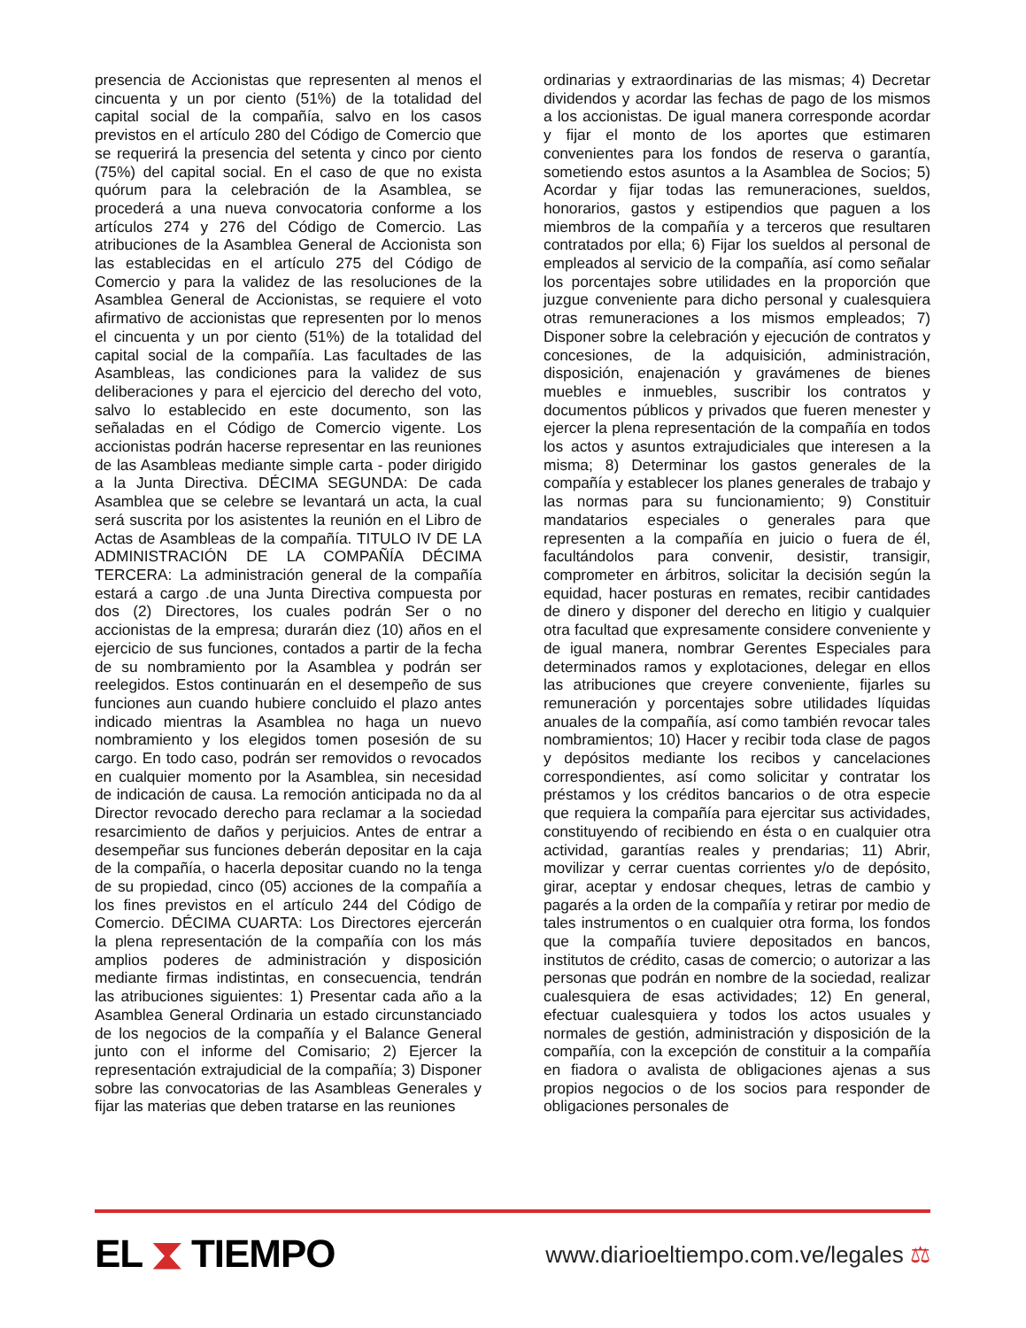presencia de Accionistas que representen al menos el cincuenta y un por ciento (51%) de la totalidad del capital social de la compañía, salvo en los casos previstos en el artículo 280 del Código de Comercio que se requerirá la presencia del setenta y cinco por ciento (75%) del capital social. En el caso de que no exista quórum para la celebración de la Asamblea, se procederá a una nueva convocatoria conforme a los artículos 274 y 276 del Código de Comercio. Las atribuciones de la Asamblea General de Accionista son las establecidas en el artículo 275 del Código de Comercio y para la validez de las resoluciones de la Asamblea General de Accionistas, se requiere el voto afirmativo de accionistas que representen por lo menos el cincuenta y un por ciento (51%) de la totalidad del capital social de la compañía. Las facultades de las Asambleas, las condiciones para la validez de sus deliberaciones y para el ejercicio del derecho del voto, salvo lo establecido en este documento, son las señaladas en el Código de Comercio vigente. Los accionistas podrán hacerse representar en las reuniones de las Asambleas mediante simple carta - poder dirigido a la Junta Directiva. DÉCIMA SEGUNDA: De cada Asamblea que se celebre se levantará un acta, la cual será suscrita por los asistentes la reunión en el Libro de Actas de Asambleas de la compañía. TITULO IV DE LA ADMINISTRACIÓN DE LA COMPAÑÍA DÉCIMA TERCERA: La administración general de la compañía estará a cargo .de una Junta Directiva compuesta por dos (2) Directores, los cuales podrán Ser o no accionistas de la empresa; durarán diez (10) años en el ejercicio de sus funciones, contados a partir de la fecha de su nombramiento por la Asamblea y podrán ser reelegidos. Estos continuarán en el desempeño de sus funciones aun cuando hubiere concluido el plazo antes indicado mientras la Asamblea no haga un nuevo nombramiento y los elegidos tomen posesión de su cargo. En todo caso, podrán ser removidos o revocados en cualquier momento por la Asamblea, sin necesidad de indicación de causa. La remoción anticipada no da al Director revocado derecho para reclamar a la sociedad resarcimiento de daños y perjuicios. Antes de entrar a desempeñar sus funciones deberán depositar en la caja de la compañía, o hacerla depositar cuando no la tenga de su propiedad, cinco (05) acciones de la compañía a los fines previstos en el artículo 244 del Código de Comercio. DÉCIMA CUARTA: Los Directores ejercerán la plena representación de la compañía con los más amplios poderes de administración y disposición mediante firmas indistintas, en consecuencia, tendrán las atribuciones siguientes: 1) Presentar cada año a la Asamblea General Ordinaria un estado circunstanciado de los negocios de la compañía y el Balance General junto con el informe del Comisario; 2) Ejercer la representación extrajudicial de la compañía; 3) Disponer sobre las convocatorias de las Asambleas Generales y fijar las materias que deben tratarse en las reuniones
ordinarias y extraordinarias de las mismas; 4) Decretar dividendos y acordar las fechas de pago de los mismos a los accionistas. De igual manera corresponde acordar y fijar el monto de los aportes que estimaren convenientes para los fondos de reserva o garantía, sometiendo estos asuntos a la Asamblea de Socios; 5) Acordar y fijar todas las remuneraciones, sueldos, honorarios, gastos y estipendios que paguen a los miembros de la compañía y a terceros que resultaren contratados por ella; 6) Fijar los sueldos al personal de empleados al servicio de la compañía, así como señalar los porcentajes sobre utilidades en la proporción que juzgue conveniente para dicho personal y cualesquiera otras remuneraciones a los mismos empleados; 7) Disponer sobre la celebración y ejecución de contratos y concesiones, de la adquisición, administración, disposición, enajenación y gravámenes de bienes muebles e inmuebles, suscribir los contratos y documentos públicos y privados que fueren menester y ejercer la plena representación de la compañía en todos los actos y asuntos extrajudiciales que interesen a la misma; 8) Determinar los gastos generales de la compañía y establecer los planes generales de trabajo y las normas para su funcionamiento; 9) Constituir mandatarios especiales o generales para que representen a la compañía en juicio o fuera de él, facultándolos para convenir, desistir, transigir, comprometer en árbitros, solicitar la decisión según la equidad, hacer posturas en remates, recibir cantidades de dinero y disponer del derecho en litigio y cualquier otra facultad que expresamente considere conveniente y de igual manera, nombrar Gerentes Especiales para determinados ramos y explotaciones, delegar en ellos las atribuciones que creyere conveniente, fijarles su remuneración y porcentajes sobre utilidades líquidas anuales de la compañía, así como también revocar tales nombramientos; 10) Hacer y recibir toda clase de pagos y depósitos mediante los recibos y cancelaciones correspondientes, así como solicitar y contratar los préstamos y los créditos bancarios o de otra especie que requiera la compañía para ejercitar sus actividades, constituyendo of recibiendo en ésta o en cualquier otra actividad, garantías reales y prendarias; 11) Abrir, movilizar y cerrar cuentas corrientes y/o de depósito, girar, aceptar y endosar cheques, letras de cambio y pagarés a la orden de la compañía y retirar por medio de tales instrumentos o en cualquier otra forma, los fondos que la compañía tuviere depositados en bancos, institutos de crédito, casas de comercio; o autorizar a las personas que podrán en nombre de la sociedad, realizar cualesquiera de esas actividades; 12) En general, efectuar cualesquiera y todos los actos usuales y normales de gestión, administración y disposición de la compañía, con la excepción de constituir a la compañía en fiadora o avalista de obligaciones ajenas a sus propios negocios o de los socios para responder de obligaciones personales de
EL ⧗ TIEMPO
www.diarioeltiempo.com.ve/legales ⚖